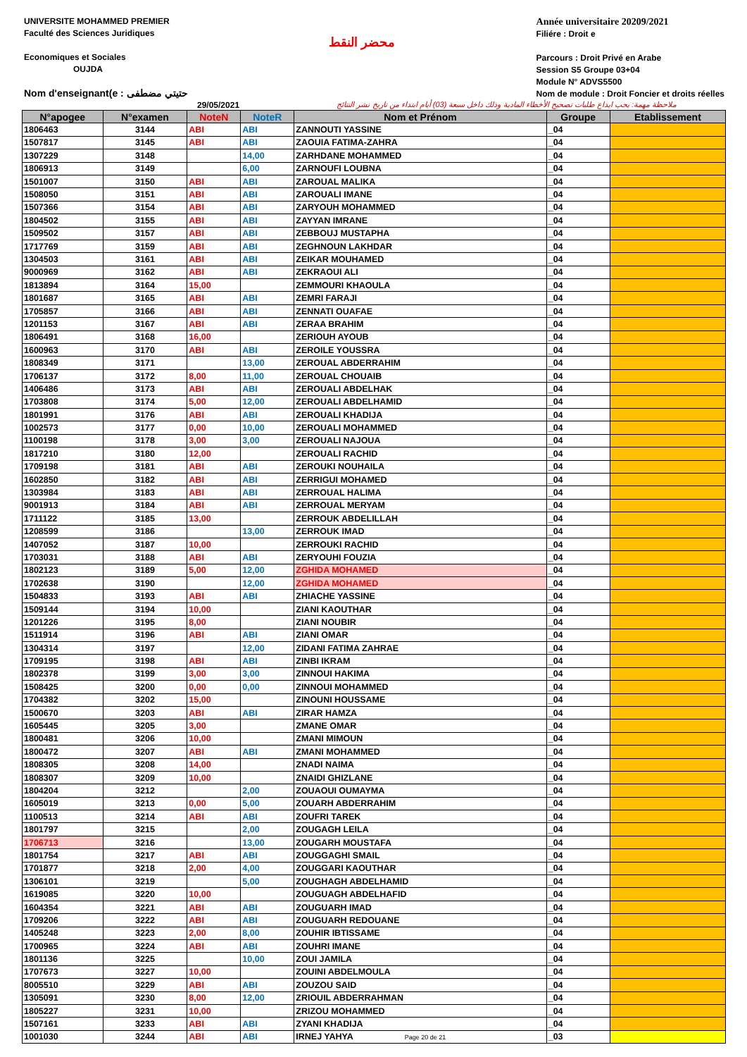UNIVERSITE MOHAMMED PREMIER
Faculté des Sciences Juridiques
Economiques et Sociales
OUJDA
Nom d'enseignant(e : حتيتي مضطفى
محضر النقط
Année universitaire 20209/2021
Filiére : Droit e
Parcours : Droit Privé en Arabe
Session S5 Groupe 03+04
Module N° ADVS5500
Nom de module : Droit Foncier et droits réelles
29/05/2021 ملاحظة مهمة: يجب ايداع طلبات تصحيح الأخطاء المادية وذلك داخل سبعة (03) أيام ابتداء من تاريخ نشر النتائج
| N°apogee | N°examen | NoteN | NoteR | Nom et Prénom | Groupe | Etablissement |
| --- | --- | --- | --- | --- | --- | --- |
| 1806463 | 3144 | ABI | ABI | ZANNOUTI YASSINE | _04 | |
| 1507817 | 3145 | ABI | ABI | ZAOUIA FATIMA-ZAHRA | _04 | |
| 1307229 | 3148 | | 14,00 | ZARHDANE MOHAMMED | _04 | |
| 1806913 | 3149 | | 6,00 | ZARNOUFI LOUBNA | _04 | |
| 1501007 | 3150 | ABI | ABI | ZAROUAL MALIKA | _04 | |
| 1508050 | 3151 | ABI | ABI | ZAROUALI IMANE | _04 | |
| 1507366 | 3154 | ABI | ABI | ZARYOUH MOHAMMED | _04 | |
| 1804502 | 3155 | ABI | ABI | ZAYYAN IMRANE | _04 | |
| 1509502 | 3157 | ABI | ABI | ZEBBOUJ MUSTAPHA | _04 | |
| 1717769 | 3159 | ABI | ABI | ZEGHNOUN LAKHDAR | _04 | |
| 1304503 | 3161 | ABI | ABI | ZEIKAR MOUHAMED | _04 | |
| 9000969 | 3162 | ABI | ABI | ZEKRAOUI ALI | _04 | |
| 1813894 | 3164 | 15,00 | | ZEMMOURI KHAOULA | _04 | |
| 1801687 | 3165 | ABI | ABI | ZEMRI FARAJI | _04 | |
| 1705857 | 3166 | ABI | ABI | ZENNATI OUAFAE | _04 | |
| 1201153 | 3167 | ABI | ABI | ZERAA BRAHIM | _04 | |
| 1806491 | 3168 | 16,00 | | ZERIOUH AYOUB | _04 | |
| 1600963 | 3170 | ABI | ABI | ZEROILE YOUSSRA | _04 | |
| 1808349 | 3171 | | 13,00 | ZEROUAL ABDERRAHIM | _04 | |
| 1706137 | 3172 | 8,00 | 11,00 | ZEROUAL CHOUAIB | _04 | |
| 1406486 | 3173 | ABI | ABI | ZEROUALI ABDELHAK | _04 | |
| 1703808 | 3174 | 5,00 | 12,00 | ZEROUALI ABDELHAMID | _04 | |
| 1801991 | 3176 | ABI | ABI | ZEROUALI KHADIJA | _04 | |
| 1002573 | 3177 | 0,00 | 10,00 | ZEROUALI MOHAMMED | _04 | |
| 1100198 | 3178 | 3,00 | 3,00 | ZEROUALI NAJOUA | _04 | |
| 1817210 | 3180 | 12,00 | | ZEROUALI RACHID | _04 | |
| 1709198 | 3181 | ABI | ABI | ZEROUKI NOUHAILA | _04 | |
| 1602850 | 3182 | ABI | ABI | ZERRIGUI MOHAMED | _04 | |
| 1303984 | 3183 | ABI | ABI | ZERROUAL HALIMA | _04 | |
| 9001913 | 3184 | ABI | ABI | ZERROUAL MERYAM | _04 | |
| 1711122 | 3185 | 13,00 | | ZERROUK ABDELILLAH | _04 | |
| 1208599 | 3186 | | 13,00 | ZERROUK IMAD | _04 | |
| 1407052 | 3187 | 10,00 | | ZERROUKI RACHID | _04 | |
| 1703031 | 3188 | ABI | ABI | ZERYOUHI FOUZIA | _04 | |
| 1802123 | 3189 | 5,00 | 12,00 | ZGHIDA MOHAMED | _04 | |
| 1702638 | 3190 | | 12,00 | ZGHIDA MOHAMED | _04 | |
| 1504833 | 3193 | ABI | ABI | ZHIACHE YASSINE | _04 | |
| 1509144 | 3194 | 10,00 | | ZIANI KAOUTHAR | _04 | |
| 1201226 | 3195 | 8,00 | | ZIANI NOUBIR | _04 | |
| 1511914 | 3196 | ABI | ABI | ZIANI OMAR | _04 | |
| 1304314 | 3197 | | 12,00 | ZIDANI FATIMA ZAHRAE | _04 | |
| 1709195 | 3198 | ABI | ABI | ZINBI IKRAM | _04 | |
| 1802378 | 3199 | 3,00 | 3,00 | ZINNOUI HAKIMA | _04 | |
| 1508425 | 3200 | 0,00 | 0,00 | ZINNOUI MOHAMMED | _04 | |
| 1704382 | 3202 | 15,00 | | ZINOUNI HOUSSAME | _04 | |
| 1500670 | 3203 | ABI | ABI | ZIRAR HAMZA | _04 | |
| 1605445 | 3205 | 3,00 | | ZMANE OMAR | _04 | |
| 1800481 | 3206 | 10,00 | | ZMANI MIMOUN | _04 | |
| 1800472 | 3207 | ABI | ABI | ZMANI MOHAMMED | _04 | |
| 1808305 | 3208 | 14,00 | | ZNADI NAIMA | _04 | |
| 1808307 | 3209 | 10,00 | | ZNAIDI GHIZLANE | _04 | |
| 1804204 | 3212 | | 2,00 | ZOUAOUI OUMAYMA | _04 | |
| 1605019 | 3213 | 0,00 | 5,00 | ZOUARH ABDERRAHIM | _04 | |
| 1100513 | 3214 | ABI | ABI | ZOUFRI TAREK | _04 | |
| 1801797 | 3215 | | 2,00 | ZOUGAGH LEILA | _04 | |
| 1706713 | 3216 | | 13,00 | ZOUGARH MOUSTAFA | _04 | |
| 1801754 | 3217 | ABI | ABI | ZOUGGAGHI SMAIL | _04 | |
| 1701877 | 3218 | 2,00 | 4,00 | ZOUGGARI KAOUTHAR | _04 | |
| 1306101 | 3219 | | 5,00 | ZOUGHAGH ABDELHAMID | _04 | |
| 1619085 | 3220 | 10,00 | | ZOUGUAGH ABDELHAFID | _04 | |
| 1604354 | 3221 | ABI | ABI | ZOUGUARH IMAD | _04 | |
| 1709206 | 3222 | ABI | ABI | ZOUGUARH REDOUANE | _04 | |
| 1405248 | 3223 | 2,00 | 8,00 | ZOUHIR IBTISSAME | _04 | |
| 1700965 | 3224 | ABI | ABI | ZOUHRI IMANE | _04 | |
| 1801136 | 3225 | | 10,00 | ZOUI JAMILA | _04 | |
| 1707673 | 3227 | 10,00 | | ZOUINI ABDELMOULA | _04 | |
| 8005510 | 3229 | ABI | ABI | ZOUZOU SAID | _04 | |
| 1305091 | 3230 | 8,00 | 12,00 | ZRIOUIL ABDERRAHMAN | _04 | |
| 1805227 | 3231 | 10,00 | | ZRIZOU MOHAMMED | _04 | |
| 1507161 | 3233 | ABI | ABI | ZYANI KHADIJA | _04 | |
| 1001030 | 3244 | ABI | ABI | IRNEJ YAHYA Page 20 de 21 | _03 | |